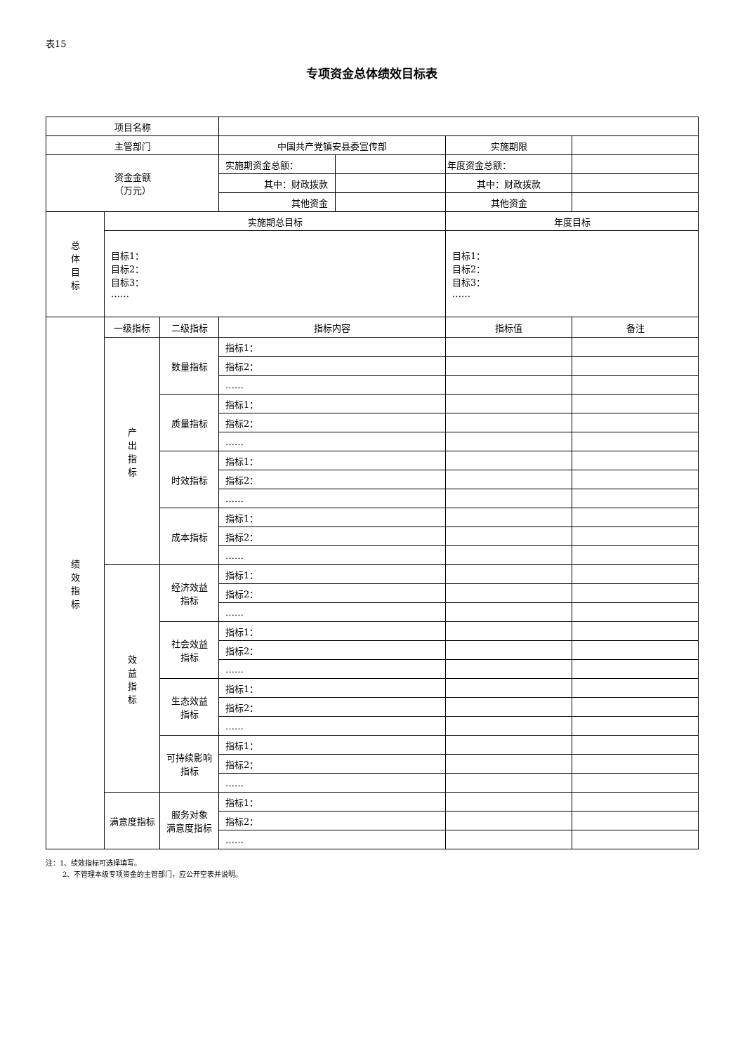表15
专项资金总体绩效目标表
| 项目名称 | | | | | | |
| 主管部门 | | | 中国共产党镇安县委宣传部 | | 实施期限 | |
| 资金金额 （万元） | | | 实施期资金总额： | | 年度资金总额： | |
| | | | 其中：财政拨款 | | 其中：财政拨款 | |
| | | | 其他资金 | | 其他资金 | |
| 总 体 目 标 | 实施期总目标 | | | | 年度目标 | |
| | 目标1： 目标2： 目标3： …… | | | | 目标1： 目标2： 目标3： …… | |
| 绩 效 指 标 | 一级指标 | 二级指标 | 指标内容 | | 指标值 | 备注 |
| | 产 出 指 标 | 数量指标 | 指标1： | | | |
| | | | 指标2： | | | |
| | | | …… | | | |
| | | 质量指标 | 指标1： | | | |
| | | | 指标2： | | | |
| | | | …… | | | |
| | | 时效指标 | 指标1： | | | |
| | | | 指标2： | | | |
| | | | …… | | | |
| | | 成本指标 | 指标1： | | | |
| | | | 指标2： | | | |
| | | | …… | | | |
| | 效 益 指 标 | 经济效益 指标 | 指标1： | | | |
| | | | 指标2： | | | |
| | | | …… | | | |
| | | 社会效益 指标 | 指标1： | | | |
| | | | 指标2： | | | |
| | | | …… | | | |
| | | 生态效益 指标 | 指标1： | | | |
| | | | 指标2： | | | |
| | | | …… | | | |
| | | 可持续影响 指标 | 指标1： | | | |
| | | | 指标2： | | | |
| | | | …… | | | |
| | 满意度指标 | 服务对象 满意度指标 | 指标1： | | | |
| | | | 指标2： | | | |
| | | | …… | | | |
注：1、绩效指标可选择填写。
2、不管理本级专项资金的主管部门，应公开空表并说明。